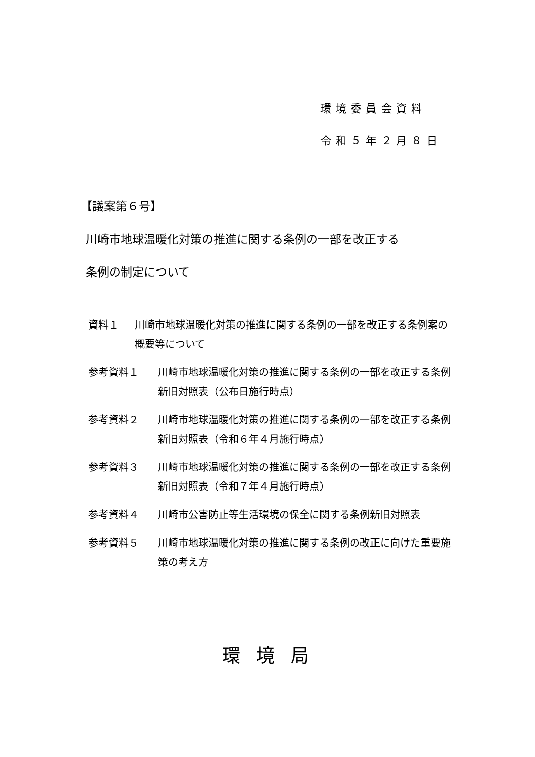環境委員会資料
令和５年２月８日
【議案第６号】
川崎市地球温暖化対策の推進に関する条例の一部を改正する
条例の制定について
資料１ 川崎市地球温暖化対策の推進に関する条例の一部を改正する条例案の概要等について
参考資料１ 川崎市地球温暖化対策の推進に関する条例の一部を改正する条例新旧対照表（公布日施行時点）
参考資料２ 川崎市地球温暖化対策の推進に関する条例の一部を改正する条例新旧対照表（令和６年４月施行時点）
参考資料３ 川崎市地球温暖化対策の推進に関する条例の一部を改正する条例新旧対照表（令和７年４月施行時点）
参考資料４ 川崎市公害防止等生活環境の保全に関する条例新旧対照表
参考資料５ 川崎市地球温暖化対策の推進に関する条例の改正に向けた重要施策の考え方
環境局